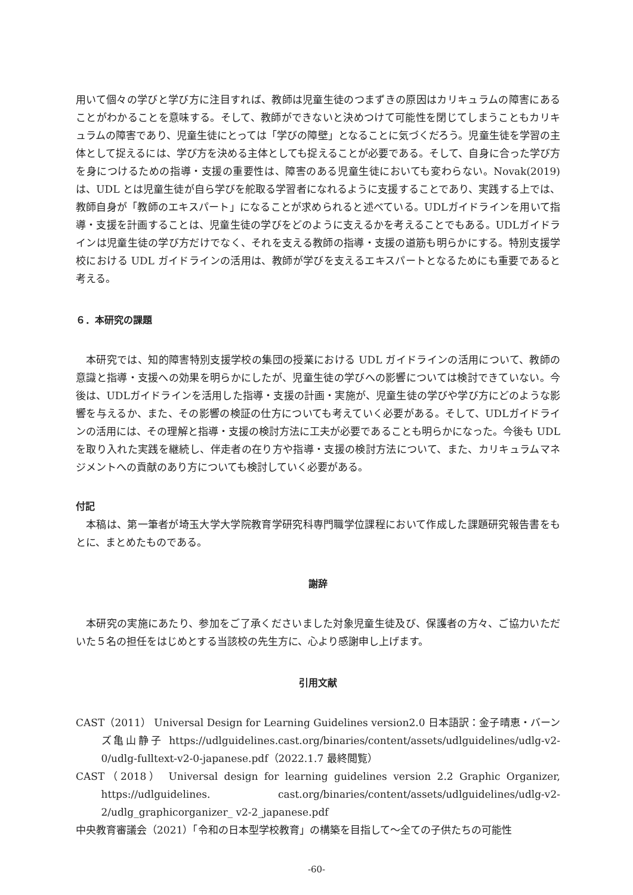用いて個々の学びと学び方に注目すれば、教師は児童生徒のつまずきの原因はカリキュラムの障害にあることがわかることを意味する。そして、教師ができないと決めつけて可能性を閉じてしまうこともカリキュラムの障害であり、児童生徒にとっては「学びの障壁」となることに気づくだろう。児童生徒を学習の主体として捉えるには、学び方を決める主体としても捉えることが必要である。そして、自身に合った学び方を身につけるための指導・支援の重要性は、障害のある児童生徒においても変わらない。Novak(2019)は、UDL とは児童生徒が自ら学びを舵取る学習者になれるように支援することであり、実践する上では、教師自身が「教師のエキスパート」になることが求められると述べている。UDLガイドラインを用いて指導・支援を計画することは、児童生徒の学びをどのように支えるかを考えることでもある。UDLガイドラインは児童生徒の学び方だけでなく、それを支える教師の指導・支援の道筋も明らかにする。特別支援学校における UDL ガイドラインの活用は、教師が学びを支えるエキスパートとなるためにも重要であると考える。
６．本研究の課題
本研究では、知的障害特別支援学校の集団の授業における UDL ガイドラインの活用について、教師の意識と指導・支援への効果を明らかにしたが、児童生徒の学びへの影響については検討できていない。今後は、UDLガイドラインを活用した指導・支援の計画・実施が、児童生徒の学びや学び方にどのような影響を与えるか、また、その影響の検証の仕方についても考えていく必要がある。そして、UDLガイドラインの活用には、その理解と指導・支援の検討方法に工夫が必要であることも明らかになった。今後も UDL を取り入れた実践を継続し、伴走者の在り方や指導・支援の検討方法について、また、カリキュラムマネジメントへの貢献のあり方についても検討していく必要がある。
付記
本稿は、第一筆者が埼玉大学大学院教育学研究科専門職学位課程において作成した課題研究報告書をもとに、まとめたものである。
謝辞
本研究の実施にあたり、参加をご了承くださいました対象児童生徒及び、保護者の方々、ご協力いただいた５名の担任をはじめとする当該校の先生方に、心より感謝申し上げます。
引用文献
CAST（2011） Universal Design for Learning Guidelines version2.0 日本語訳：金子晴恵・バーンズ亀山静子 https://udlguidelines.cast.org/binaries/content/assets/udlguidelines/udlg-v2-0/udlg-fulltext-v2-0-japanese.pdf（2022.1.7 最終閲覧）
CAST（2018） Universal design for learning guidelines version 2.2 Graphic Organizer, https://udlguidelines. cast.org/binaries/content/assets/udlguidelines/udlg-v2-2/udlg_graphicorganizer_ v2-2_japanese.pdf
中央教育審議会（2021）「令和の日本型学校教育」の構築を目指して～全ての子供たちの可能性
-60-